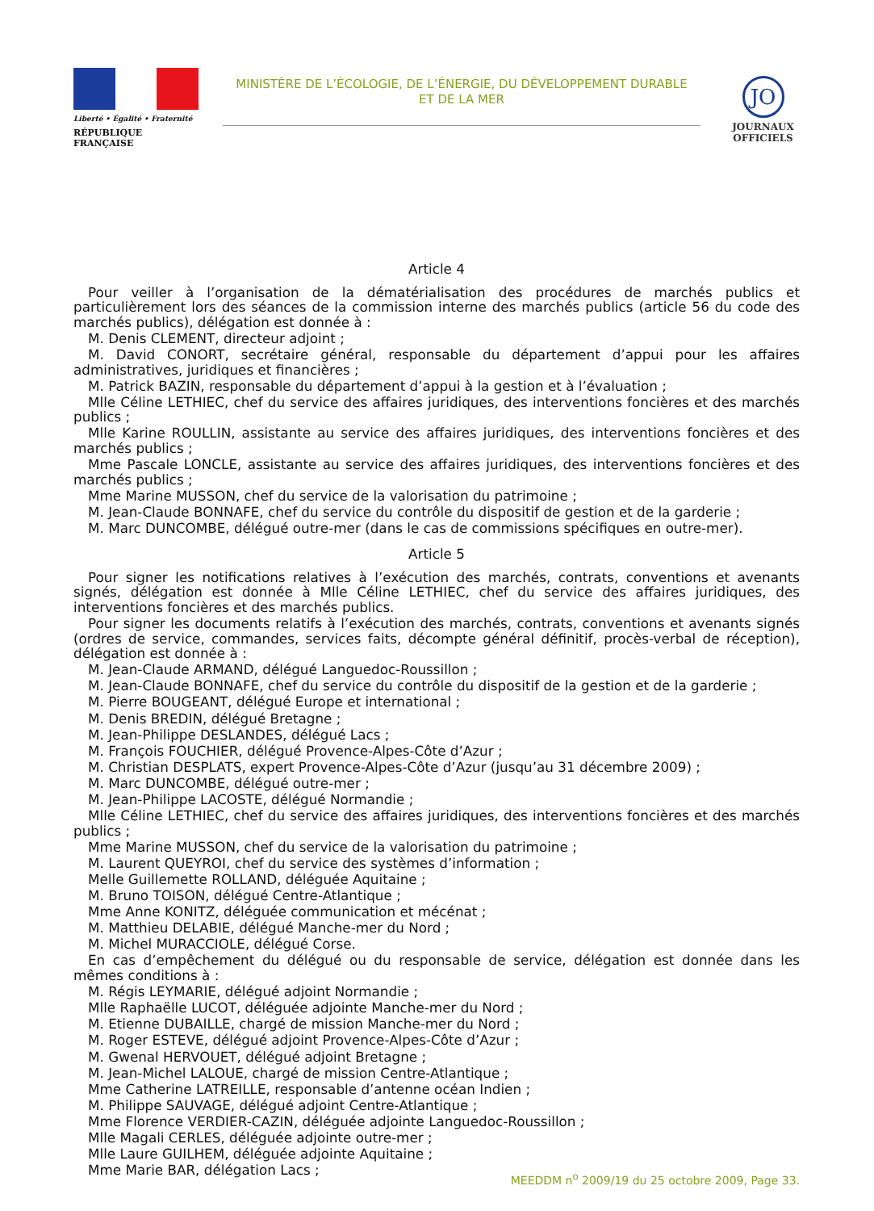Liberté • Égalité • Fraternité
RÉPUBLIQUE FRANÇAISE
MINISTÈRE DE L’ÉCOLOGIE, DE L’ÉNERGIE, DU DÉVELOPPEMENT DURABLE
ET DE LA MER
JO
JOURNAUX
OFFICIELS
Article 4
Pour veiller à l’organisation de la dématérialisation des procédures de marchés publics et particulièrement lors des séances de la commission interne des marchés publics (article 56 du code des marchés publics), délégation est donnée à :
M. Denis CLEMENT, directeur adjoint ;
M. David CONORT, secrétaire général, responsable du département d’appui pour les affaires administratives, juridiques et financières ;
M. Patrick BAZIN, responsable du département d’appui à la gestion et à l’évaluation ;
Mlle Céline LETHIEC, chef du service des affaires juridiques, des interventions foncières et des marchés publics ;
Mlle Karine ROULLIN, assistante au service des affaires juridiques, des interventions foncières et des marchés publics ;
Mme Pascale LONCLE, assistante au service des affaires juridiques, des interventions foncières et des marchés publics ;
Mme Marine MUSSON, chef du service de la valorisation du patrimoine ;
M. Jean-Claude BONNAFE, chef du service du contrôle du dispositif de gestion et de la garderie ;
M. Marc DUNCOMBE, délégué outre-mer (dans le cas de commissions spécifiques en outre-mer).
Article 5
Pour signer les notifications relatives à l’exécution des marchés, contrats, conventions et avenants signés, délégation est donnée à Mlle Céline LETHIEC, chef du service des affaires juridiques, des interventions foncières et des marchés publics.
Pour signer les documents relatifs à l’exécution des marchés, contrats, conventions et avenants signés (ordres de service, commandes, services faits, décompte général définitif, procès-verbal de réception), délégation est donnée à :
M. Jean-Claude ARMAND, délégué Languedoc-Roussillon ;
M. Jean-Claude BONNAFE, chef du service du contrôle du dispositif de la gestion et de la garderie ;
M. Pierre BOUGEANT, délégué Europe et international ;
M. Denis BREDIN, délégué Bretagne ;
M. Jean-Philippe DESLANDES, délégué Lacs ;
M. François FOUCHIER, délégué Provence-Alpes-Côte d’Azur ;
M. Christian DESPLATS, expert Provence-Alpes-Côte d’Azur (jusqu’au 31 décembre 2009) ;
M. Marc DUNCOMBE, délégué outre-mer ;
M. Jean-Philippe LACOSTE, délégué Normandie ;
Mlle Céline LETHIEC, chef du service des affaires juridiques, des interventions foncières et des marchés publics ;
Mme Marine MUSSON, chef du service de la valorisation du patrimoine ;
M. Laurent QUEYROI, chef du service des systèmes d’information ;
Melle Guillemette ROLLAND, déléguée Aquitaine ;
M. Bruno TOISON, délégué Centre-Atlantique ;
Mme Anne KONITZ, déléguée communication et mécénat ;
M. Matthieu DELABIE, délégué Manche-mer du Nord ;
M. Michel MURACCIOLE, délégué Corse.
En cas d’empêchement du délégué ou du responsable de service, délégation est donnée dans les mêmes conditions à :
M. Régis LEYMARIE, délégué adjoint Normandie ;
Mlle Raphaëlle LUCOT, déléguée adjointe Manche-mer du Nord ;
M. Etienne DUBAILLE, chargé de mission Manche-mer du Nord ;
M. Roger ESTEVE, délégué adjoint Provence-Alpes-Côte d’Azur ;
M. Gwenal HERVOUET, délégué adjoint Bretagne ;
M. Jean-Michel LALOUE, chargé de mission Centre-Atlantique ;
Mme Catherine LATREILLE, responsable d’antenne océan Indien ;
M. Philippe SAUVAGE, délégué adjoint Centre-Atlantique ;
Mme Florence VERDIER-CAZIN, déléguée adjointe Languedoc-Roussillon ;
Mlle Magali CERLES, déléguée adjointe outre-mer ;
Mlle Laure GUILHEM, déléguée adjointe Aquitaine ;
Mme Marie BAR, délégation Lacs ;
MEEDDM n<sup>o</sup> 2009/19 du 25 octobre 2009, Page 33.